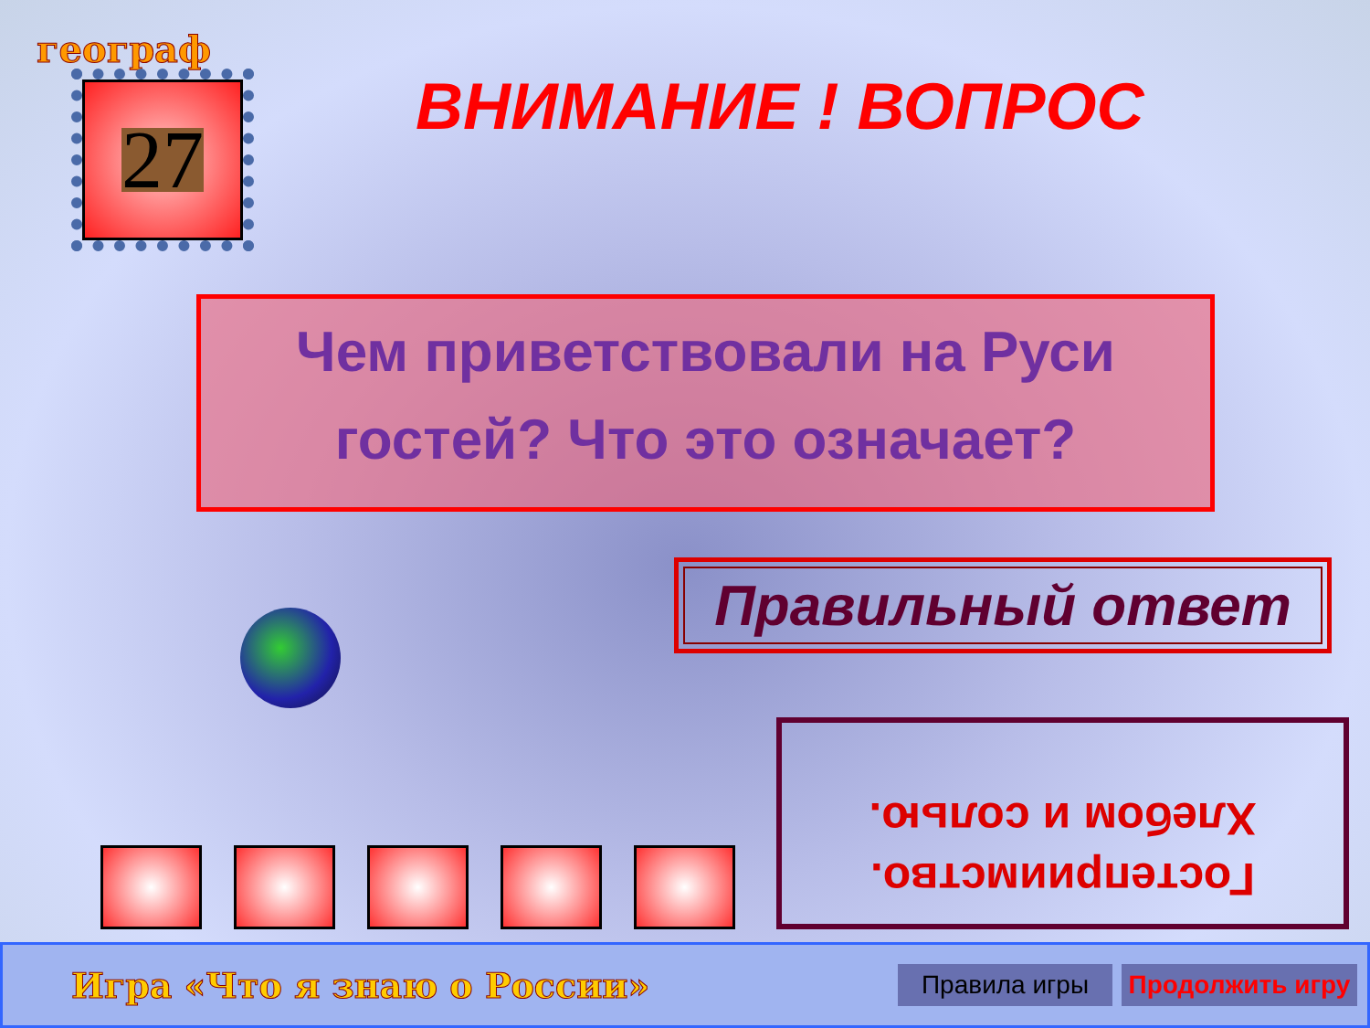географ
27
ВНИМАНИЕ ! ВОПРОС
Чем приветствовали на Руси
гостей? Что это означает?
Правильный ответ
Хлебом и солью.
Гостеприимство.
Игра «Что я знаю о России»
Правила игры
Продолжить игру